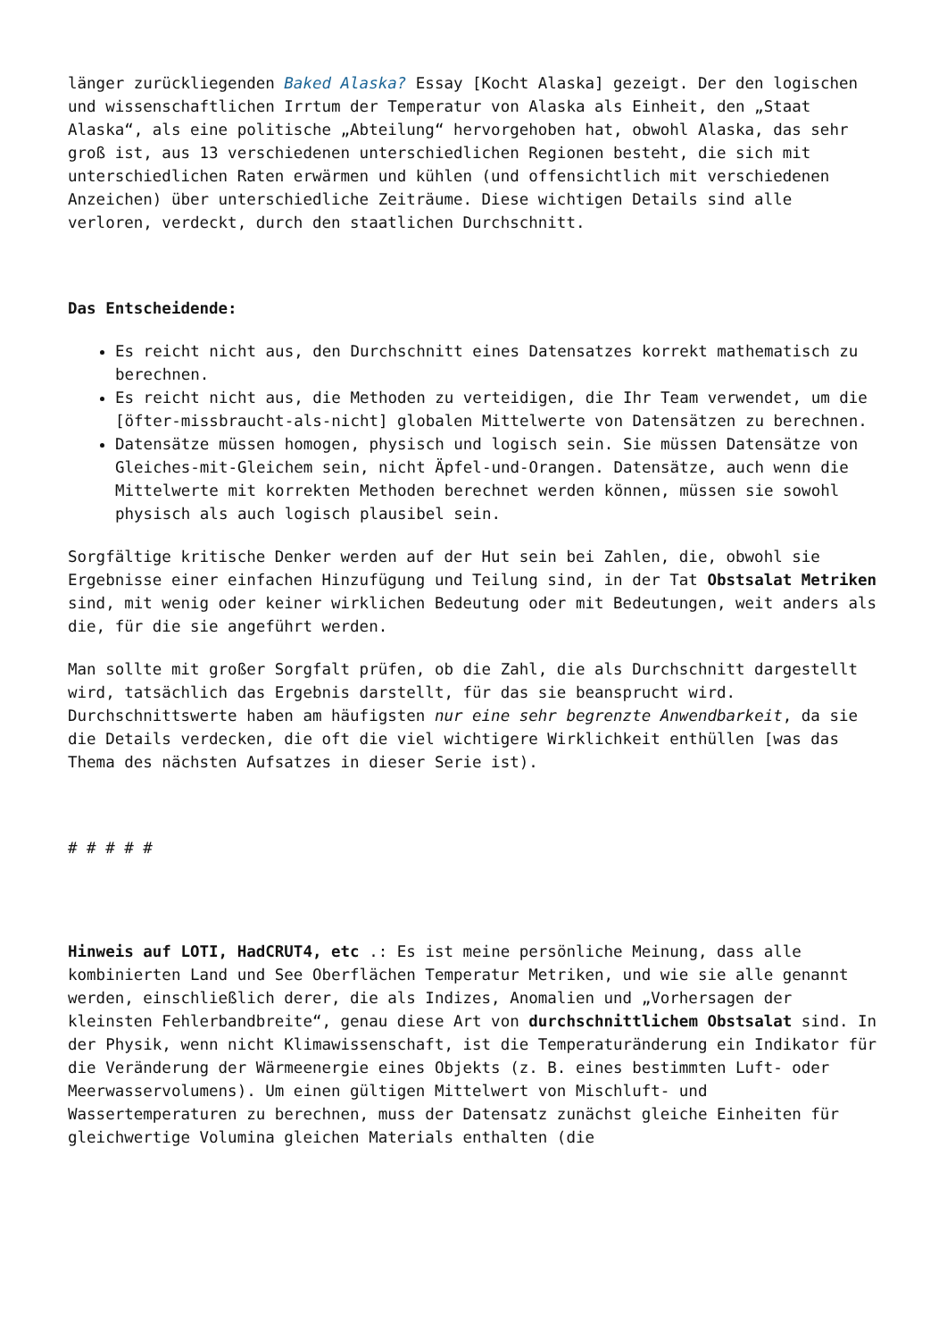länger zurückliegenden Baked Alaska? Essay [Kocht Alaska] gezeigt. Der den logischen und wissenschaftlichen Irrtum der Temperatur von Alaska als Einheit, den „Staat Alaska“, als eine politische „Abteilung“ hervorgehoben hat, obwohl Alaska, das sehr groß ist, aus 13 verschiedenen unterschiedlichen Regionen besteht, die sich mit unterschiedlichen Raten erwärmen und kühlen (und offensichtlich mit verschiedenen Anzeichen) über unterschiedliche Zeiträume. Diese wichtigen Details sind alle verloren, verdeckt, durch den staatlichen Durchschnitt.
Das Entscheidende:
Es reicht nicht aus, den Durchschnitt eines Datensatzes korrekt mathematisch zu berechnen.
Es reicht nicht aus, die Methoden zu verteidigen, die Ihr Team verwendet, um die [öfter-missbraucht-als-nicht] globalen Mittelwerte von Datensätzen zu berechnen.
Datensätze müssen homogen, physisch und logisch sein. Sie müssen Datensätze von Gleiches-mit-Gleichem sein, nicht Äpfel-und-Orangen. Datensätze, auch wenn die Mittelwerte mit korrekten Methoden berechnet werden können, müssen sie sowohl physisch als auch logisch plausibel sein.
Sorgfältige kritische Denker werden auf der Hut sein bei Zahlen, die, obwohl sie Ergebnisse einer einfachen Hinzufügung und Teilung sind, in der Tat Obstsalat Metriken sind, mit wenig oder keiner wirklichen Bedeutung oder mit Bedeutungen, weit anders als die, für die sie angeführt werden.
Man sollte mit großer Sorgfalt prüfen, ob die Zahl, die als Durchschnitt dargestellt wird, tatsächlich das Ergebnis darstellt, für das sie beansprucht wird. Durchschnittswerte haben am häufigsten nur eine sehr begrenzte Anwendbarkeit, da sie die Details verdecken, die oft die viel wichtigere Wirklichkeit enthüllen [was das Thema des nächsten Aufsatzes in dieser Serie ist).
# # # # #
Hinweis auf LOTI, HadCRUT4, etc .: Es ist meine persönliche Meinung, dass alle kombinierten Land und See Oberflächen Temperatur Metriken, und wie sie alle genannt werden, einschließlich derer, die als Indizes, Anomalien und „Vorhersagen der kleinsten Fehlerbandbreite“, genau diese Art von durchschnittlichem Obstsalat sind. In der Physik, wenn nicht Klimawissenschaft, ist die Temperaturänderung ein Indikator für die Veränderung der Wärmeenergie eines Objekts (z. B. eines bestimmten Luft- oder Meerwasservolumens). Um einen gültigen Mittelwert von Mischluft- und Wassertemperaturen zu berechnen, muss der Datensatz zunächst gleiche Einheiten für gleichwertige Volumina gleichen Materials enthalten (die